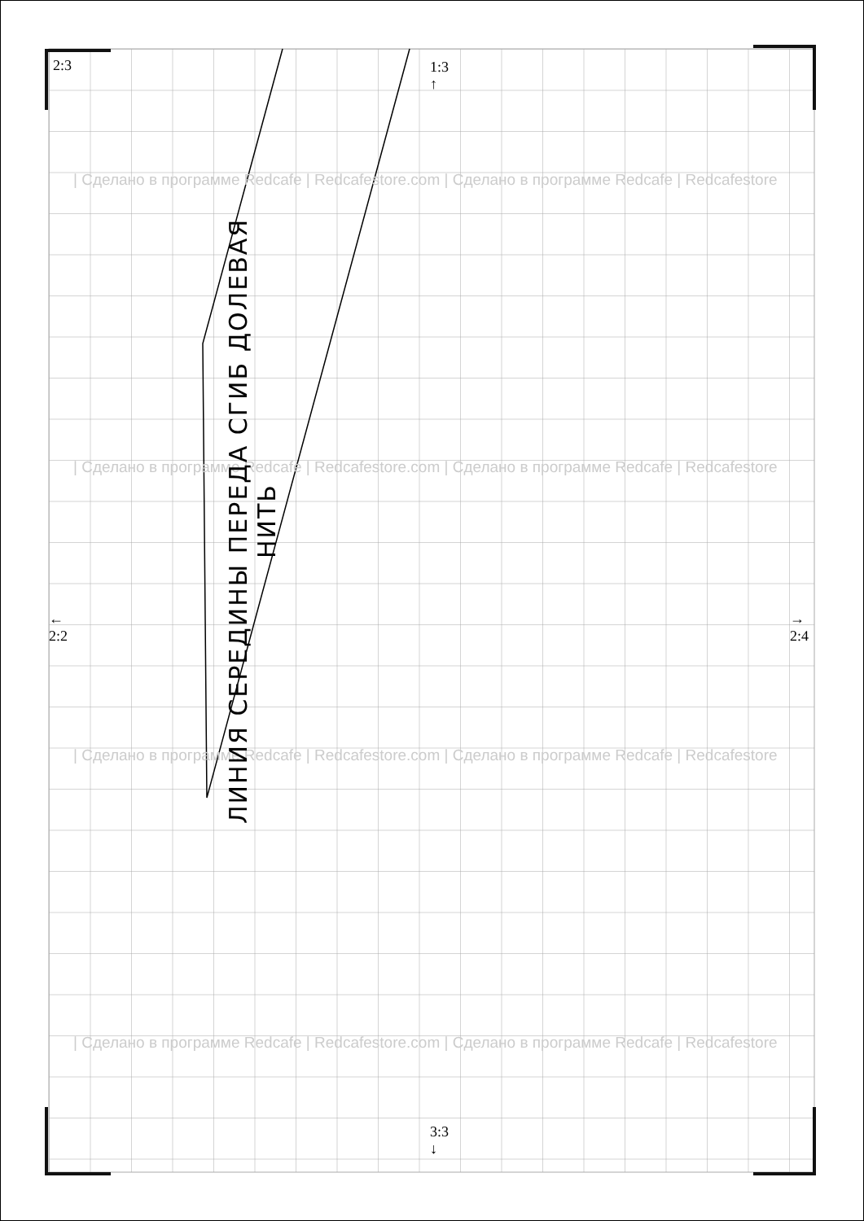2:3
1:3
↑
←
2:2
→
2:4
3:3
↓
| Сделано в программе Redcafe | Redcafestore.com | Сделано в программе Redcafe | Redcafestore
| Сделано в программе Redcafe | Redcafestore.com | Сделано в программе Redcafe | Redcafestore
| Сделано в программе Redcafe | Redcafestore.com | Сделано в программе Redcafe | Redcafestore
| Сделано в программе Redcafe | Redcafestore.com | Сделано в программе Redcafe | Redcafestore
ЛИНИЯ СЕРЕДИНЫ ПЕРЕДА СГИБ ДОЛЕВАЯ НИТЬ